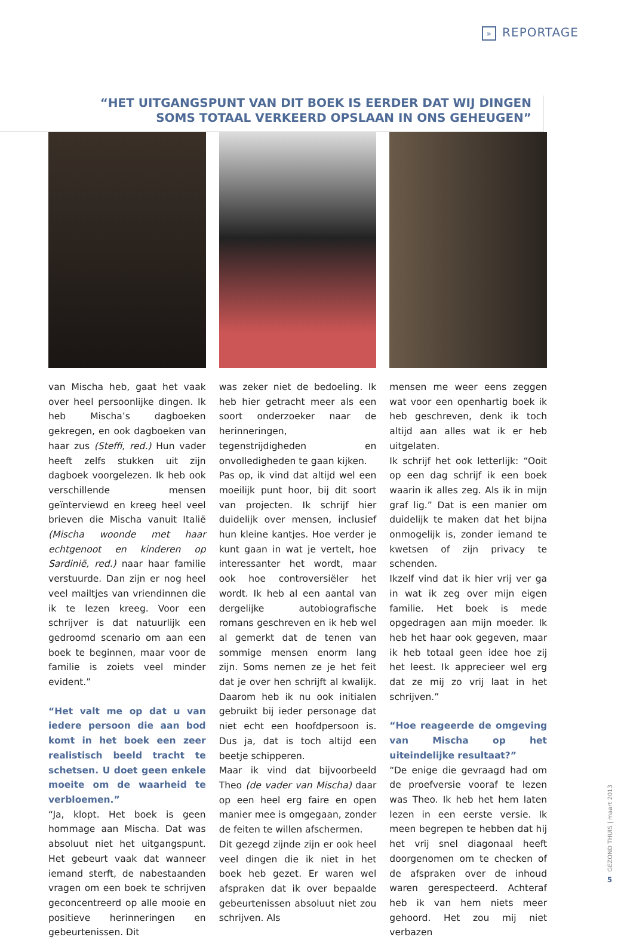» REPORTAGE
“HET UITGANGSPUNT VAN DIT BOEK IS EERDER DAT WIJ DINGEN
SOMS TOTAAL VERKEERD OPSLAAN IN ONS GEHEUGEN”
van Mischa heb, gaat het vaak over heel persoonlijke dingen. Ik heb Mischa’s dagboeken gekregen, en ook dagboeken van haar zus (Steffi, red.) Hun vader heeft zelfs stukken uit zijn dagboek voorgelezen. Ik heb ook verschillende mensen geïnterviewd en kreeg heel veel brieven die Mischa vanuit Italië (Mischa woonde met haar echtgenoot en kinderen op Sardinië, red.) naar haar familie verstuurde. Dan zijn er nog heel veel mailtjes van vriendinnen die ik te lezen kreeg. Voor een schrijver is dat natuurlijk een gedroomd scenario om aan een boek te beginnen, maar voor de familie is zoiets veel minder evident.”
“Het valt me op dat u van iedere persoon die aan bod komt in het boek een zeer realistisch beeld tracht te schetsen. U doet geen enkele moeite om de waarheid te verbloemen.”
“Ja, klopt. Het boek is geen hommage aan Mischa. Dat was absoluut niet het uitgangspunt. Het gebeurt vaak dat wanneer iemand sterft, de nabestaanden vragen om een boek te schrijven geconcentreerd op alle mooie en positieve herinneringen en gebeurtenissen. Dit
was zeker niet de bedoeling. Ik heb hier getracht meer als een soort onderzoeker naar de herinneringen, tegenstrijdigheden en onvolledigheden te gaan kijken.
Pas op, ik vind dat altijd wel een moeilijk punt hoor, bij dit soort van projecten. Ik schrijf hier duidelijk over mensen, inclusief hun kleine kantjes. Hoe verder je kunt gaan in wat je vertelt, hoe interessanter het wordt, maar ook hoe controversiëler het wordt. Ik heb al een aantal van dergelijke autobiografische romans geschreven en ik heb wel al gemerkt dat de tenen van sommige mensen enorm lang zijn. Soms nemen ze je het feit dat je over hen schrijft al kwalijk. Daarom heb ik nu ook initialen gebruikt bij ieder personage dat niet echt een hoofdpersoon is. Dus ja, dat is toch altijd een beetje schipperen.
Maar ik vind dat bijvoorbeeld Theo (de vader van Mischa) daar op een heel erg faire en open manier mee is omgegaan, zonder de feiten te willen afschermen.
Dit gezegd zijnde zijn er ook heel veel dingen die ik niet in het boek heb gezet. Er waren wel afspraken dat ik over bepaalde gebeurtenissen absoluut niet zou schrijven. Als
mensen me weer eens zeggen wat voor een openhartig boek ik heb geschreven, denk ik toch altijd aan alles wat ik er heb uitgelaten.
Ik schrijf het ook letterlijk: “Ooit op een dag schrijf ik een boek waarin ik alles zeg. Als ik in mijn graf lig.” Dat is een manier om duidelijk te maken dat het bijna onmogelijk is, zonder iemand te kwetsen of zijn privacy te schenden.
Ikzelf vind dat ik hier vrij ver ga in wat ik zeg over mijn eigen familie. Het boek is mede opgedragen aan mijn moeder. Ik heb het haar ook gegeven, maar ik heb totaal geen idee hoe zij het leest. Ik apprecieer wel erg dat ze mij zo vrij laat in het schrijven.”
“Hoe reageerde de omgeving van Mischa op het uiteindelijke resultaat?”
“De enige die gevraagd had om de proefversie vooraf te lezen was Theo. Ik heb het hem laten lezen in een eerste versie. Ik meen begrepen te hebben dat hij het vrij snel diagonaal heeft doorgenomen om te checken of de afspraken over de inhoud waren gerespecteerd. Achteraf heb ik van hem niets meer gehoord. Het zou mij niet verbazen
GEZOND THUIS | maart 2013
5